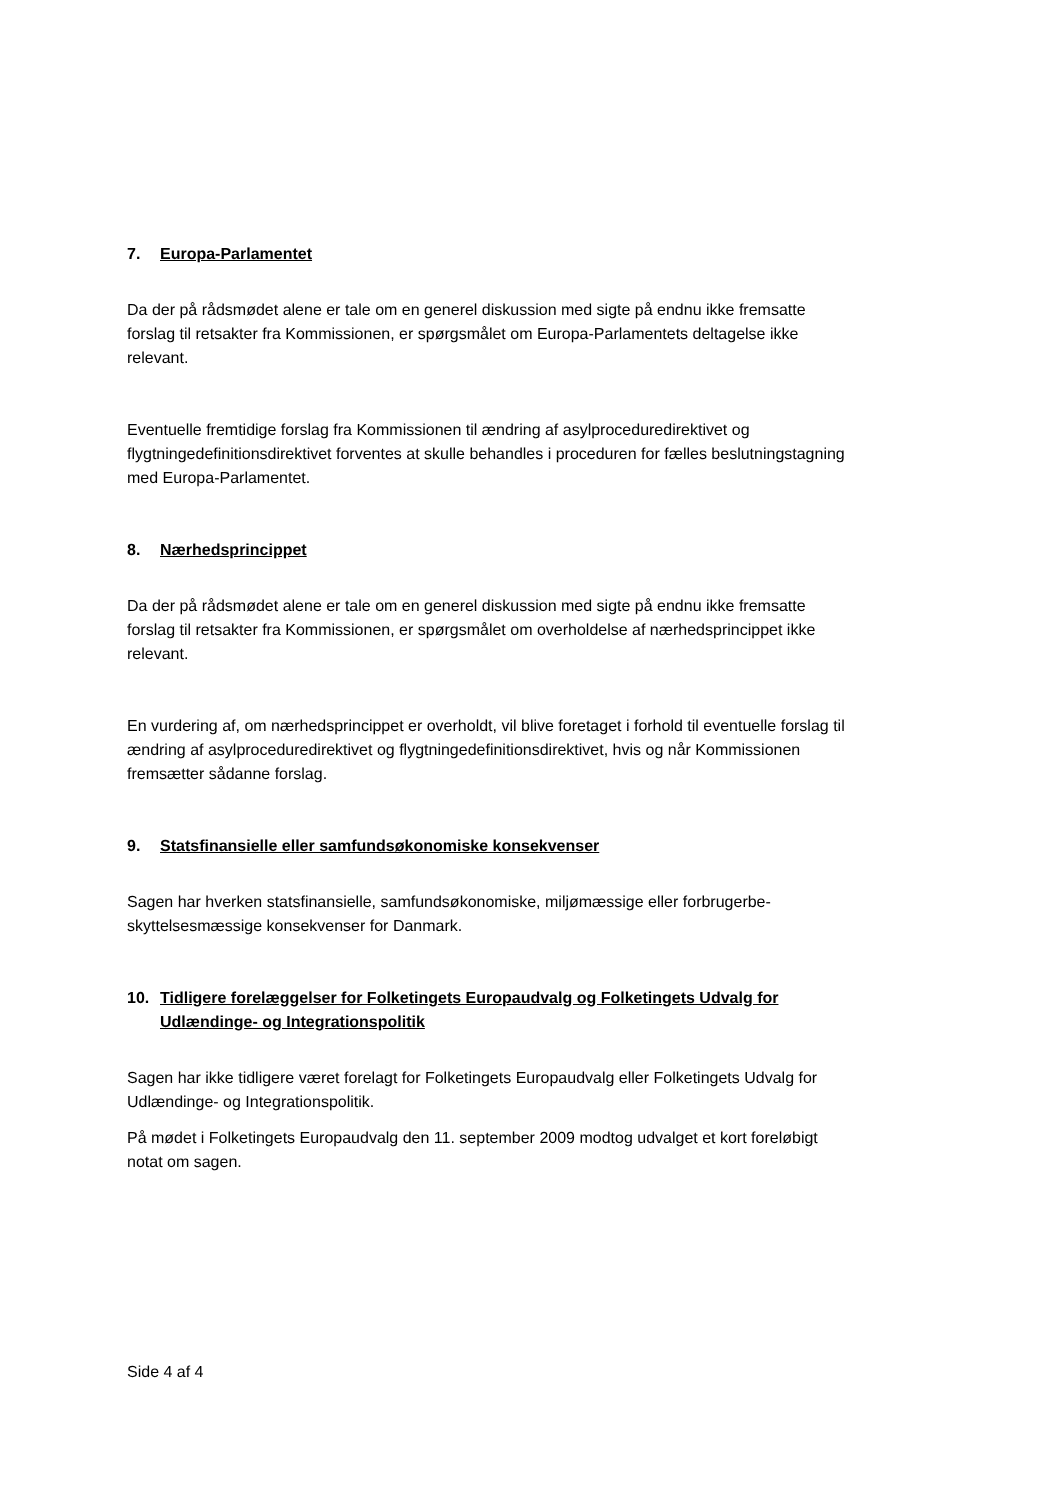7. Europa-Parlamentet
Da der på rådsmødet alene er tale om en generel diskussion med sigte på endnu ikke frem­satte forslag til retsakter fra Kommissionen, er spørgsmålet om Europa-Parlamentets delta­gelse ikke relevant.
Eventuelle fremtidige forslag fra Kommissionen til ændring af asylproceduredirektivet og flygtningedefinitionsdirektivet forventes at skulle behandles i proceduren for fælles beslut­ningstagning med Europa-Parlamentet.
8. Nærhedsprincippet
Da der på rådsmødet alene er tale om en generel diskussion med sigte på endnu ikke frem­satte forslag til retsakter fra Kommissionen, er spørgsmålet om overholdelse af nærheds­princippet ikke relevant.
En vurdering af, om nærhedsprincippet er overholdt, vil blive foretaget i forhold til eventuelle forslag til ændring af asylproceduredirektivet og flygtningedefinitionsdirektivet, hvis og når Kommissionen fremsætter sådanne forslag.
9. Statsfinansielle eller samfundsøkonomiske konsekvenser
Sagen har hverken statsfinansielle, samfundsøkonomiske, miljømæssige eller forbrugerbe­skyttelsesmæssige konsekvenser for Danmark.
10. Tidligere forelæggelser for Folketingets Europaudvalg og Folketingets Udvalg for Udlændinge- og Integrationspolitik
Sagen har ikke tidligere været forelagt for Folketingets Europaudvalg eller Folketingets Ud­valg for Udlændinge- og Integrationspolitik.
På mødet i Folketingets Europaudvalg den 11. september 2009 modtog udvalget et kort foreløbigt notat om sagen.
Side 4 af 4